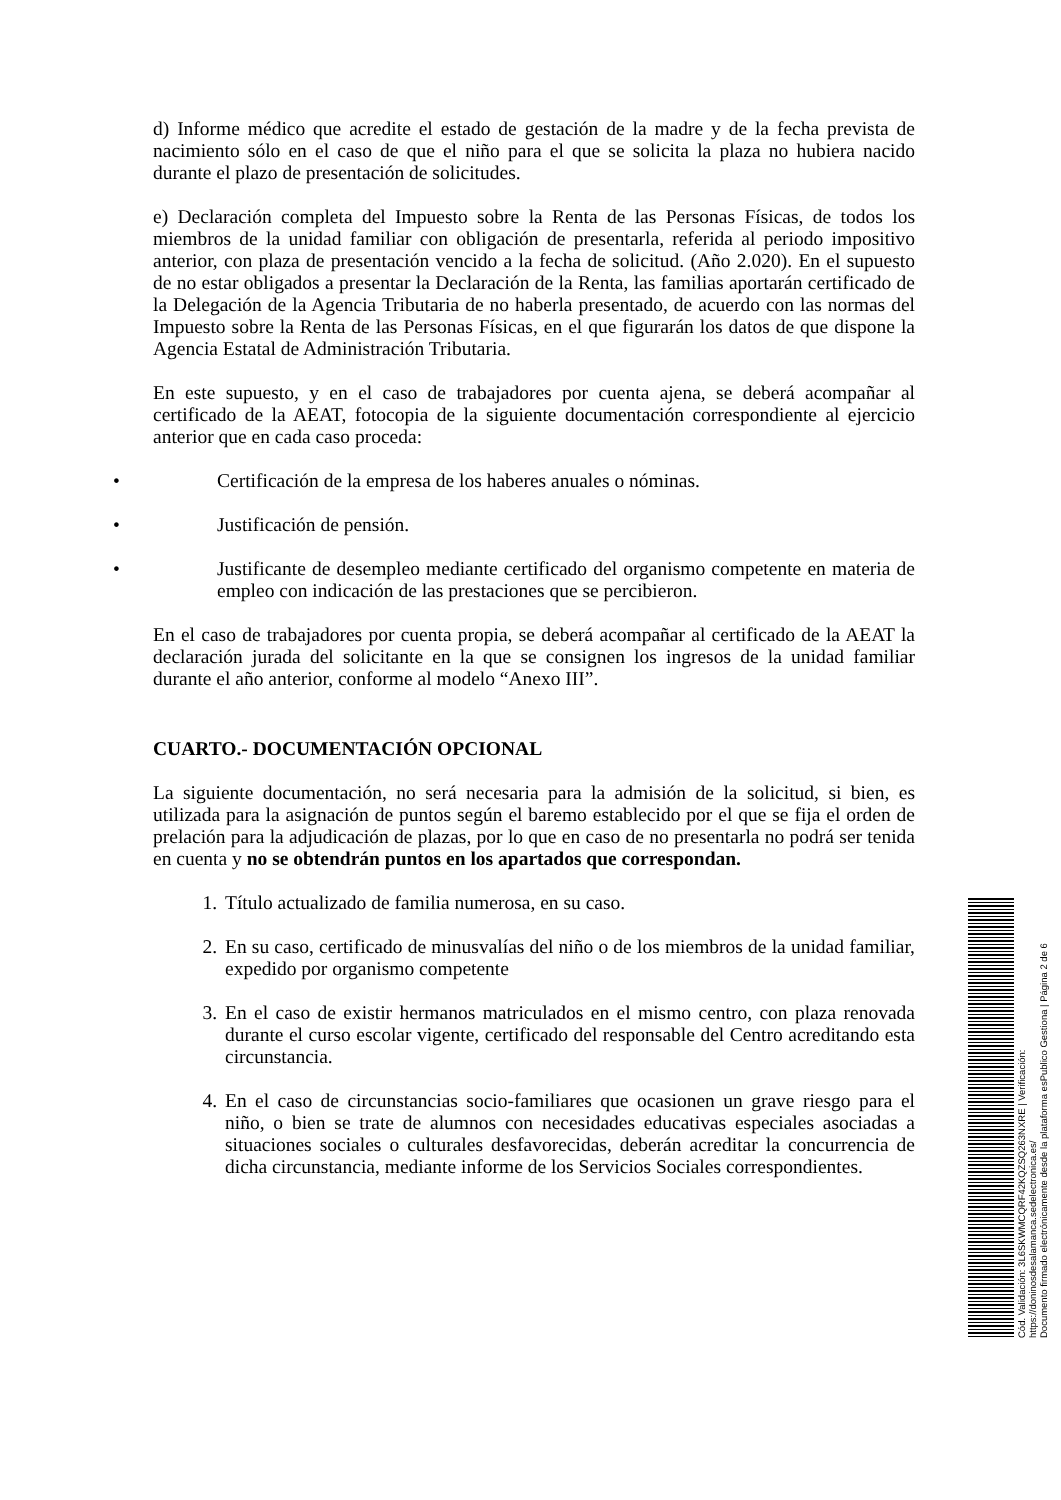d) Informe médico que acredite el estado de gestación de la madre y de la fecha prevista de nacimiento sólo en el caso de que el niño para el que se solicita la plaza no hubiera nacido durante el plazo de presentación de solicitudes.
e) Declaración completa del Impuesto sobre la Renta de las Personas Físicas, de todos los miembros de la unidad familiar con obligación de presentarla, referida al periodo impositivo anterior, con plaza de presentación vencido a la fecha de solicitud. (Año 2.020). En el supuesto de no estar obligados a presentar la Declaración de la Renta, las familias aportarán certificado de la Delegación de la Agencia Tributaria de no haberla presentado, de acuerdo con las normas del Impuesto sobre la Renta de las Personas Físicas, en el que figurarán los datos de que dispone la Agencia Estatal de Administración Tributaria.
En este supuesto, y en el caso de trabajadores por cuenta ajena, se deberá acompañar al certificado de la AEAT, fotocopia de la siguiente documentación correspondiente al ejercicio anterior que en cada caso proceda:
• Certificación de la empresa de los haberes anuales o nóminas.
• Justificación de pensión.
• Justificante de desempleo mediante certificado del organismo competente en materia de empleo con indicación de las prestaciones que se percibieron.
En el caso de trabajadores por cuenta propia, se deberá acompañar al certificado de la AEAT la declaración jurada del solicitante en la que se consignen los ingresos de la unidad familiar durante el año anterior, conforme al modelo “Anexo III”.
CUARTO.- DOCUMENTACIÓN OPCIONAL
La siguiente documentación, no será necesaria para la admisión de la solicitud, si bien, es utilizada para la asignación de puntos según el baremo establecido por el que se fija el orden de prelación para la adjudicación de plazas, por lo que en caso de no presentarla no podrá ser tenida en cuenta y no se obtendrán puntos en los apartados que correspondan.
1. Título actualizado de familia numerosa, en su caso.
2. En su caso, certificado de minusvalías del niño o de los miembros de la unidad familiar, expedido por organismo competente
3. En el caso de existir hermanos matriculados en el mismo centro, con plaza renovada durante el curso escolar vigente, certificado del responsable del Centro acreditando esta circunstancia.
4. En el caso de circunstancias socio-familiares que ocasionen un grave riesgo para el niño, o bien se trate de alumnos con necesidades educativas especiales asociadas a situaciones sociales o culturales desfavorecidas, deberán acreditar la concurrencia de dicha circunstancia, mediante informe de los Servicios Sociales correspondientes.
Cód. Validación: 3L6SKWMCQRF42KQZSQ263NXRE | Verificación: https://doninosdesalamanca.sedelectronica.es/
Documento firmado electrónicamente desde la plataforma esPublico Gestiona | Página 2 de 6